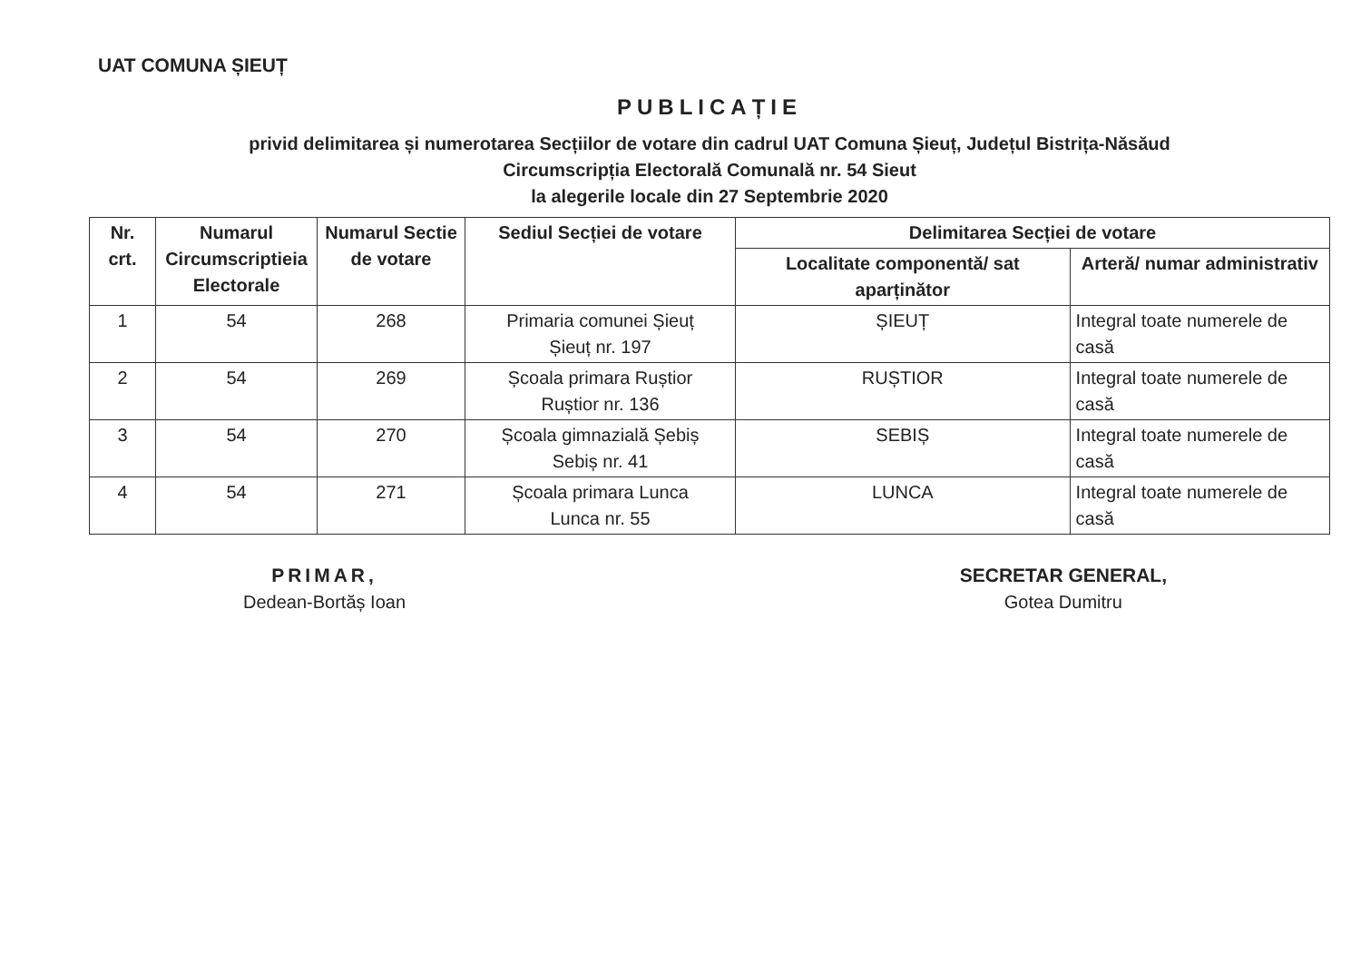UAT COMUNA ȘIEUȚ
PUBLICAȚIE
privid delimitarea și numerotarea Secțiilor de votare din cadrul UAT Comuna Șieuț, Județul Bistrița-Năsăud
Circumscripția Electorală Comunală nr. 54 Sieut
la alegerile locale din 27 Septembrie 2020
| Nr. crt. | Numarul Circumscriptieia Electorale | Numarul Sectie de votare | Sediul Secției de votare | Delimitarea Secției de votare | |
| --- | --- | --- | --- | --- | --- |
| | | | | Localitate componentă/ sat aparținător | Arteră/ numar administrativ |
| 1 | 54 | 268 | Primaria comunei Șieuț Șieuț nr. 197 | ȘIEUȚ | Integral toate numerele de casă |
| 2 | 54 | 269 | Școala primara Ruștior Ruștior nr. 136 | RUȘTIOR | Integral toate numerele de casă |
| 3 | 54 | 270 | Școala gimnazială Șebiș Sebiș nr. 41 | SEBIȘ | Integral toate numerele de casă |
| 4 | 54 | 271 | Școala primara Lunca Lunca nr. 55 | LUNCA | Integral toate numerele de casă |
PRIMAR,
Dedean-Bortăș Ioan
SECRETAR GENERAL,
Gotea Dumitru